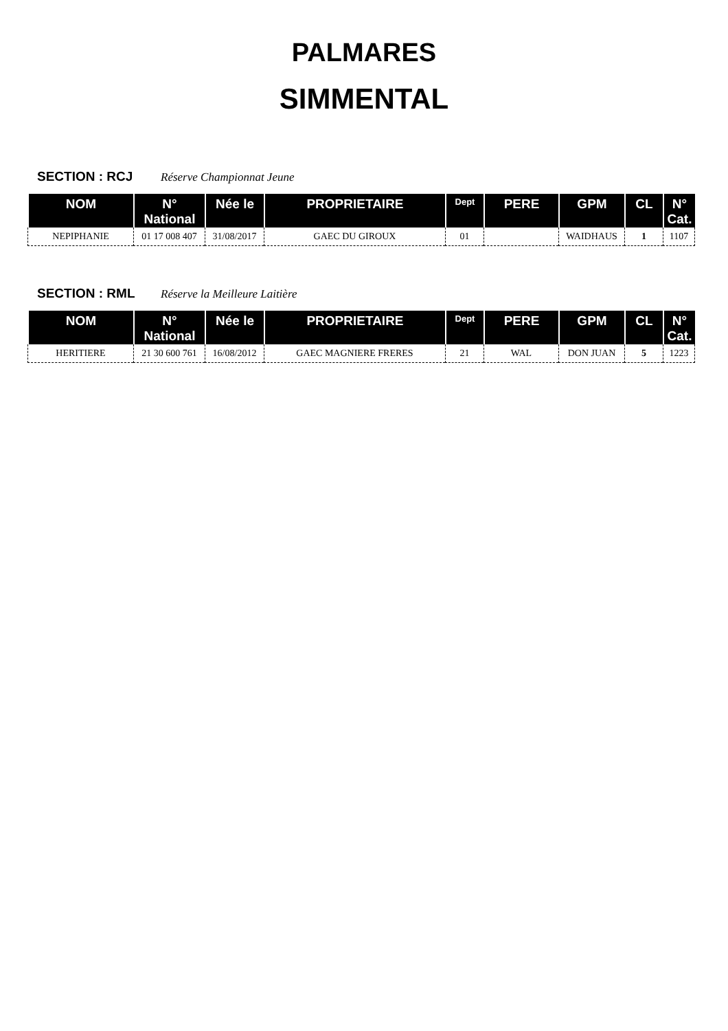PALMARES
SIMMENTAL
SECTION : RCJ Réserve Championnat Jeune
| NOM | N° National | Née le | PROPRIETAIRE | Dept | PERE | GPM | CL | N° Cat. |
| --- | --- | --- | --- | --- | --- | --- | --- | --- |
| NEPIPHANIE | 01 17 008 407 | 31/08/2017 | GAEC DU GIROUX | 01 | | WAIDHAUS | 1 | 1107 |
SECTION : RML Réserve la Meilleure Laitière
| NOM | N° National | Née le | PROPRIETAIRE | Dept | PERE | GPM | CL | N° Cat. |
| --- | --- | --- | --- | --- | --- | --- | --- | --- |
| HERITIERE | 21 30 600 761 | 16/08/2012 | GAEC MAGNIERE FRERES | 21 | WAL | DON JUAN | 5 | 1223 |